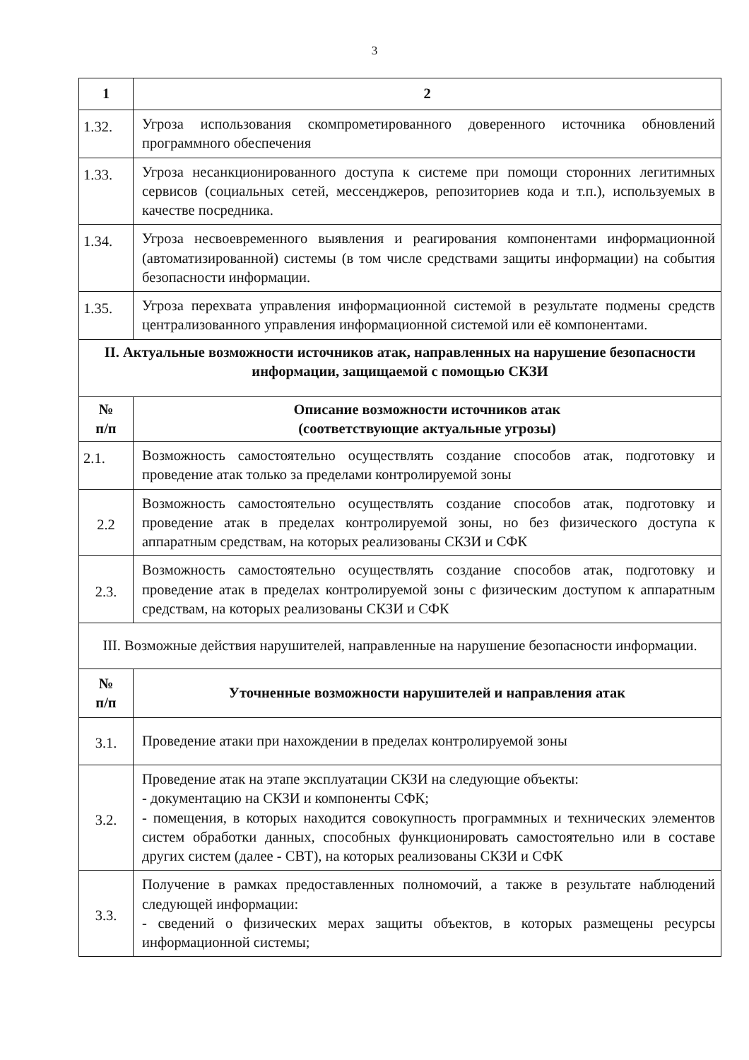3
| 1 | 2 |
| --- | --- |
| 1.32. | Угроза использования скомпрометированного доверенного источника обновлений программного обеспечения |
| 1.33. | Угроза несанкционированного доступа к системе при помощи сторонних легитимных сервисов (социальных сетей, мессенджеров, репозиториев кода и т.п.), используемых в качестве посредника. |
| 1.34. | Угроза несвоевременного выявления и реагирования компонентами информационной (автоматизированной) системы (в том числе средствами защиты информации) на события безопасности информации. |
| 1.35. | Угроза перехвата управления информационной системой в результате подмены средств централизованного управления информационной системой или её компонентами. |
| II. Актуальные возможности источников атак, направленных на нарушение безопасности информации, защищаемой с помощью СКЗИ | |
| № п/п | Описание возможности источников атак (соответствующие актуальные угрозы) |
| 2.1. | Возможность самостоятельно осуществлять создание способов атак, подготовку и проведение атак только за пределами контролируемой зоны |
| 2.2 | Возможность самостоятельно осуществлять создание способов атак, подготовку и проведение атак в пределах контролируемой зоны, но без физического доступа к аппаратным средствам, на которых реализованы СКЗИ и СФК |
| 2.3. | Возможность самостоятельно осуществлять создание способов атак, подготовку и проведение атак в пределах контролируемой зоны с физическим доступом к аппаратным средствам, на которых реализованы СКЗИ и СФК |
| III. Возможные действия нарушителей, направленные на нарушение безопасности информации. | |
| № п/п | Уточненные возможности нарушителей и направления атак |
| 3.1. | Проведение атаки при нахождении в пределах контролируемой зоны |
| 3.2. | Проведение атак на этапе эксплуатации СКЗИ на следующие объекты: - документацию на СКЗИ и компоненты СФК; - помещения, в которых находится совокупность программных и технических элементов систем обработки данных, способных функционировать самостоятельно или в составе других систем (далее - СВТ), на которых реализованы СКЗИ и СФК |
| 3.3. | Получение в рамках предоставленных полномочий, а также в результате наблюдений следующей информации: - сведений о физических мерах защиты объектов, в которых размещены ресурсы информационной системы; |